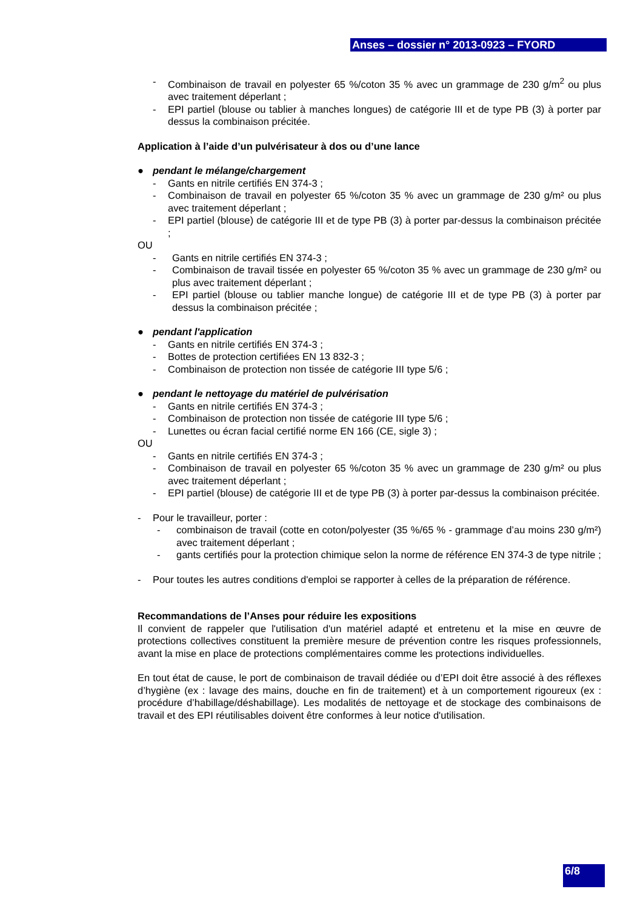Anses – dossier n° 2013-0923 – FYORD
- Combinaison de travail en polyester 65 %/coton 35 % avec un grammage de 230 g/m<sup>2</sup> ou plus avec traitement déperlant ;
- EPI partiel (blouse ou tablier à manches longues) de catégorie III et de type PB (3) à porter par dessus la combinaison précitée.
Application à l’aide d’un pulvérisateur à dos ou d’une lance
● pendant le mélange/chargement
- Gants en nitrile certifiés EN 374-3 ;
- Combinaison de travail en polyester 65 %/coton 35 % avec un grammage de 230 g/m² ou plus avec traitement déperlant ;
- EPI partiel (blouse) de catégorie III et de type PB (3) à porter par-dessus la combinaison précitée ;
OU
- Gants en nitrile certifiés EN 374-3 ;
- Combinaison de travail tissée en polyester 65 %/coton 35 % avec un grammage de 230 g/m² ou plus avec traitement déperlant ;
- EPI partiel (blouse ou tablier manche longue) de catégorie III et de type PB (3) à porter par dessus la combinaison précitée ;
● pendant l'application
- Gants en nitrile certifiés EN 374-3 ;
- Bottes de protection certifiées EN 13 832-3 ;
- Combinaison de protection non tissée de catégorie III type 5/6 ;
● pendant le nettoyage du matériel de pulvérisation
- Gants en nitrile certifiés EN 374-3 ;
- Combinaison de protection non tissée de catégorie III type 5/6 ;
- Lunettes ou écran facial certifié norme EN 166 (CE, sigle 3) ;
OU
- Gants en nitrile certifiés EN 374-3 ;
- Combinaison de travail en polyester 65 %/coton 35 % avec un grammage de 230 g/m² ou plus avec traitement déperlant ;
- EPI partiel (blouse) de catégorie III et de type PB (3) à porter par-dessus la combinaison précitée.
- Pour le travailleur, porter :
- combinaison de travail (cotte en coton/polyester (35 %/65 % - grammage d’au moins 230 g/m²) avec traitement déperlant ;
- gants certifiés pour la protection chimique selon la norme de référence EN 374-3 de type nitrile ;
- Pour toutes les autres conditions d'emploi se rapporter à celles de la préparation de référence.
Recommandations de l’Anses pour réduire les expositions
Il convient de rappeler que l'utilisation d'un matériel adapté et entretenu et la mise en œuvre de protections collectives constituent la première mesure de prévention contre les risques professionnels, avant la mise en place de protections complémentaires comme les protections individuelles.
En tout état de cause, le port de combinaison de travail dédiée ou d’EPI doit être associé à des réflexes d’hygiène (ex : lavage des mains, douche en fin de traitement) et à un comportement rigoureux (ex : procédure d’habillage/déshabillage). Les modalités de nettoyage et de stockage des combinaisons de travail et des EPI réutilisables doivent être conformes à leur notice d'utilisation.
6/8